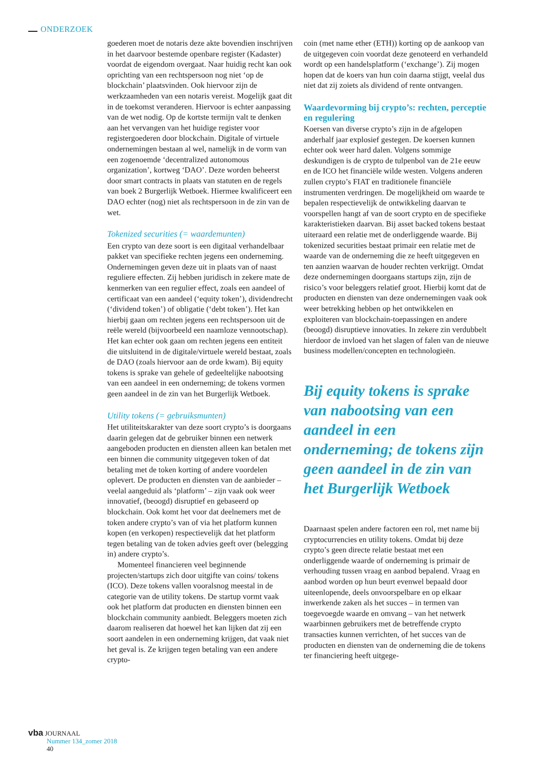ONDERZOEK
goederen moet de notaris deze akte bovendien inschrijven in het daarvoor bestemde openbare register (Kadaster) voordat de eigendom overgaat. Naar huidig recht kan ook oprichting van een rechtspersoon nog niet ‘op de blockchain’ plaatsvinden. Ook hiervoor zijn de werkzaamheden van een notaris vereist. Mogelijk gaat dit in de toekomst veranderen. Hiervoor is echter aanpassing van de wet nodig. Op de kortste termijn valt te denken aan het vervangen van het huidige register voor registergoederen door blockchain. Digitale of virtuele ondernemingen bestaan al wel, namelijk in de vorm van een zogenoemde ‘decentralized autonomous organization’, kortweg ‘DAO’. Deze worden beheerst door smart contracts in plaats van statuten en de regels van boek 2 Burgerlijk Wetboek. Hiermee kwalificeert een DAO echter (nog) niet als rechtspersoon in de zin van de wet.
Tokenized securities (= waardemunten)
Een crypto van deze soort is een digitaal verhandelbaar pakket van specifieke rechten jegens een onderneming. Ondernemingen geven deze uit in plaats van of naast reguliere effecten. Zij hebben juridisch in zekere mate de kenmerken van een regulier effect, zoals een aandeel of certificaat van een aandeel (‘equity token’), dividendrecht (‘dividend token’) of obligatie (‘debt token’). Het kan hierbij gaan om rechten jegens een rechtspersoon uit de reële wereld (bijvoorbeeld een naamloze vennootschap). Het kan echter ook gaan om rechten jegens een entiteit die uitsluitend in de digitale/virtuele wereld bestaat, zoals de DAO (zoals hiervoor aan de orde kwam). Bij equity tokens is sprake van gehele of gedeeltelijke nabootsing van een aandeel in een onderneming; de tokens vormen geen aandeel in de zin van het Burgerlijk Wetboek.
Utility tokens (= gebruiksmunten)
Het utiliteitskarakter van deze soort crypto’s is doorgaans daarin gelegen dat de gebruiker binnen een netwerk aangeboden producten en diensten alleen kan betalen met een binnen die community uitgegeven token of dat betaling met de token korting of andere voordelen oplevert. De producten en diensten van de aanbieder – veelal aangeduid als ‘platform’ – zijn vaak ook weer innovatief, (beoogd) disruptief en gebaseerd op blockchain. Ook komt het voor dat deelnemers met de token andere crypto’s van of via het platform kunnen kopen (en verkopen) respectievelijk dat het platform tegen betaling van de token advies geeft over (belegging in) andere crypto’s.
Momenteel financieren veel beginnende projecten/startups zich door uitgifte van coins/ tokens (ICO). Deze tokens vallen vooralsnog meestal in de categorie van de utility tokens. De startup vormt vaak ook het platform dat producten en diensten binnen een blockchain community aanbiedt. Beleggers moeten zich daarom realiseren dat hoewel het kan lijken dat zij een soort aandelen in een onderneming krijgen, dat vaak niet het geval is. Ze krijgen tegen betaling van een andere crypto-
coin (met name ether (ETH)) korting op de aankoop van de uitgegeven coin voordat deze genoteerd en verhandeld wordt op een handelsplatform (‘exchange’). Zij mogen hopen dat de koers van hun coin daarna stijgt, veelal dus niet dat zij zoiets als dividend of rente ontvangen.
Waardevorming bij crypto’s: rechten, perceptie en regulering
Koersen van diverse crypto’s zijn in de afgelopen anderhalf jaar explosief gestegen. De koersen kunnen echter ook weer hard dalen. Volgens sommige deskundigen is de crypto de tulpenbol van de 21e eeuw en de ICO het financiële wilde westen. Volgens anderen zullen crypto’s FIAT en traditionele financiële instrumenten verdringen. De mogelijkheid om waarde te bepalen respectievelijk de ontwikkeling daarvan te voorspellen hangt af van de soort crypto en de specifieke karakteristieken daarvan. Bij asset backed tokens bestaat uiteraard een relatie met de onderliggende waarde. Bij tokenized securities bestaat primair een relatie met de waarde van de onderneming die ze heeft uitgegeven en ten aanzien waarvan de houder rechten verkrijgt. Omdat deze ondernemingen doorgaans startups zijn, zijn de risico’s voor beleggers relatief groot. Hierbij komt dat de producten en diensten van deze ondernemingen vaak ook weer betrekking hebben op het ontwikkelen en exploiteren van blockchain-toepassingen en andere (beoogd) disruptieve innovaties. In zekere zin verdubbelt hierdoor de invloed van het slagen of falen van de nieuwe business modellen/concepten en technologieën.
Bij equity tokens is sprake van nabootsing van een aandeel in een onderneming; de tokens zijn geen aandeel in de zin van het Burgerlijk Wetboek
Daarnaast spelen andere factoren een rol, met name bij cryptocurrencies en utility tokens. Omdat bij deze crypto’s geen directe relatie bestaat met een onderliggende waarde of onderneming is primair de verhouding tussen vraag en aanbod bepalend. Vraag en aanbod worden op hun beurt evenwel bepaald door uiteenlopende, deels onvoorspelbare en op elkaar inwerkende zaken als het succes – in termen van toegevoegde waarde en omvang – van het netwerk waarbinnen gebruikers met de betreffende crypto transacties kunnen verrichten, of het succes van de producten en diensten van de onderneming die de tokens ter financiering heeft uitgege-
vba JOURNAAL
Nummer 134_zomer 2018
40